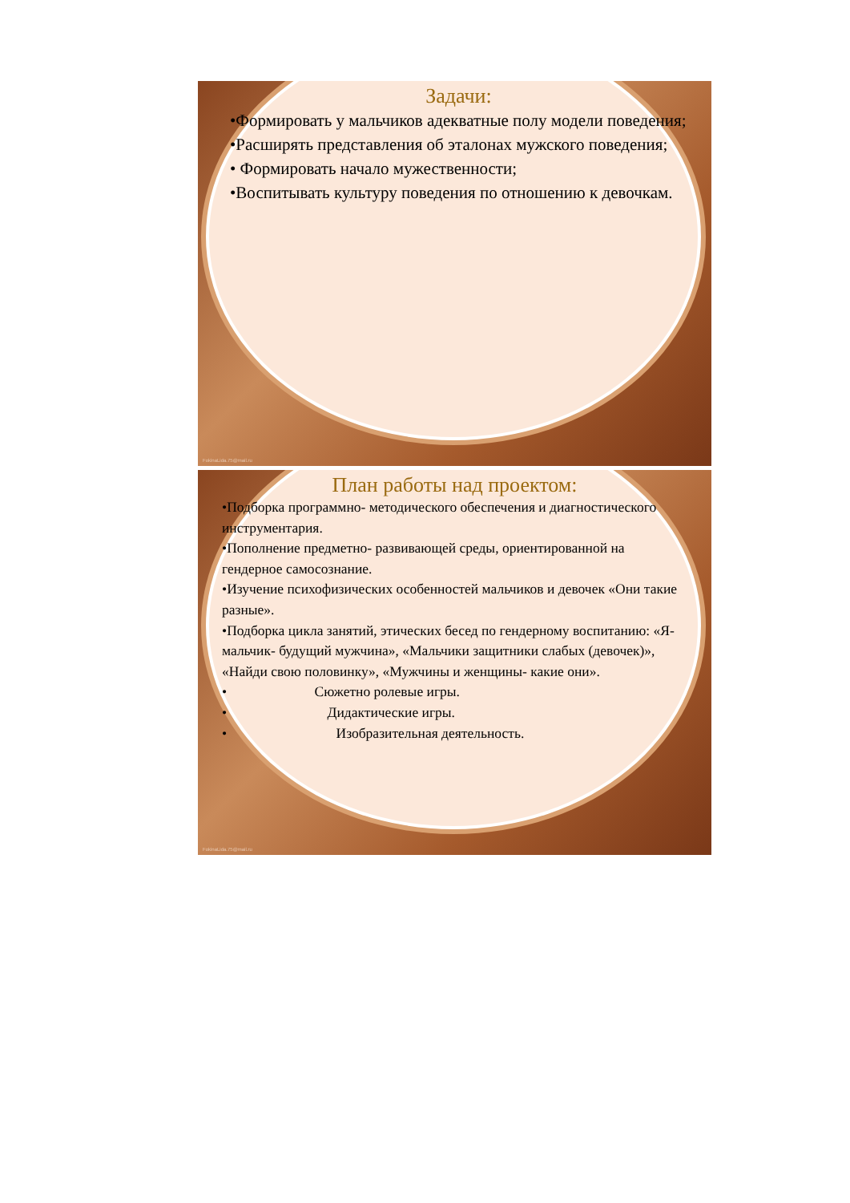Задачи:
•Формировать у мальчиков адекватные полу модели поведения;
•Расширять представления об эталонах мужского поведения;
• Формировать начало мужественности;
•Воспитывать культуру поведения по отношению к девочкам.
FokinaLida.75@mail.ru
План работы над проектом:
•Подборка программно- методического обеспечения и диагностического инструментария.
•Пополнение предметно- развивающей среды, ориентированной на гендерное самосознание.
•Изучение психофизических особенностей мальчиков и девочек «Они такие разные».
•Подборка цикла занятий, этических бесед по гендерному воспитанию: «Я- мальчик- будущий мужчина», «Мальчики защитники слабых (девочек)», «Найди свою половинку», «Мужчины и женщины- какие они».
• Сюжетно ролевые игры.
• Дидактические игры.
• Изобразительная деятельность.
FokinaLida.75@mail.ru